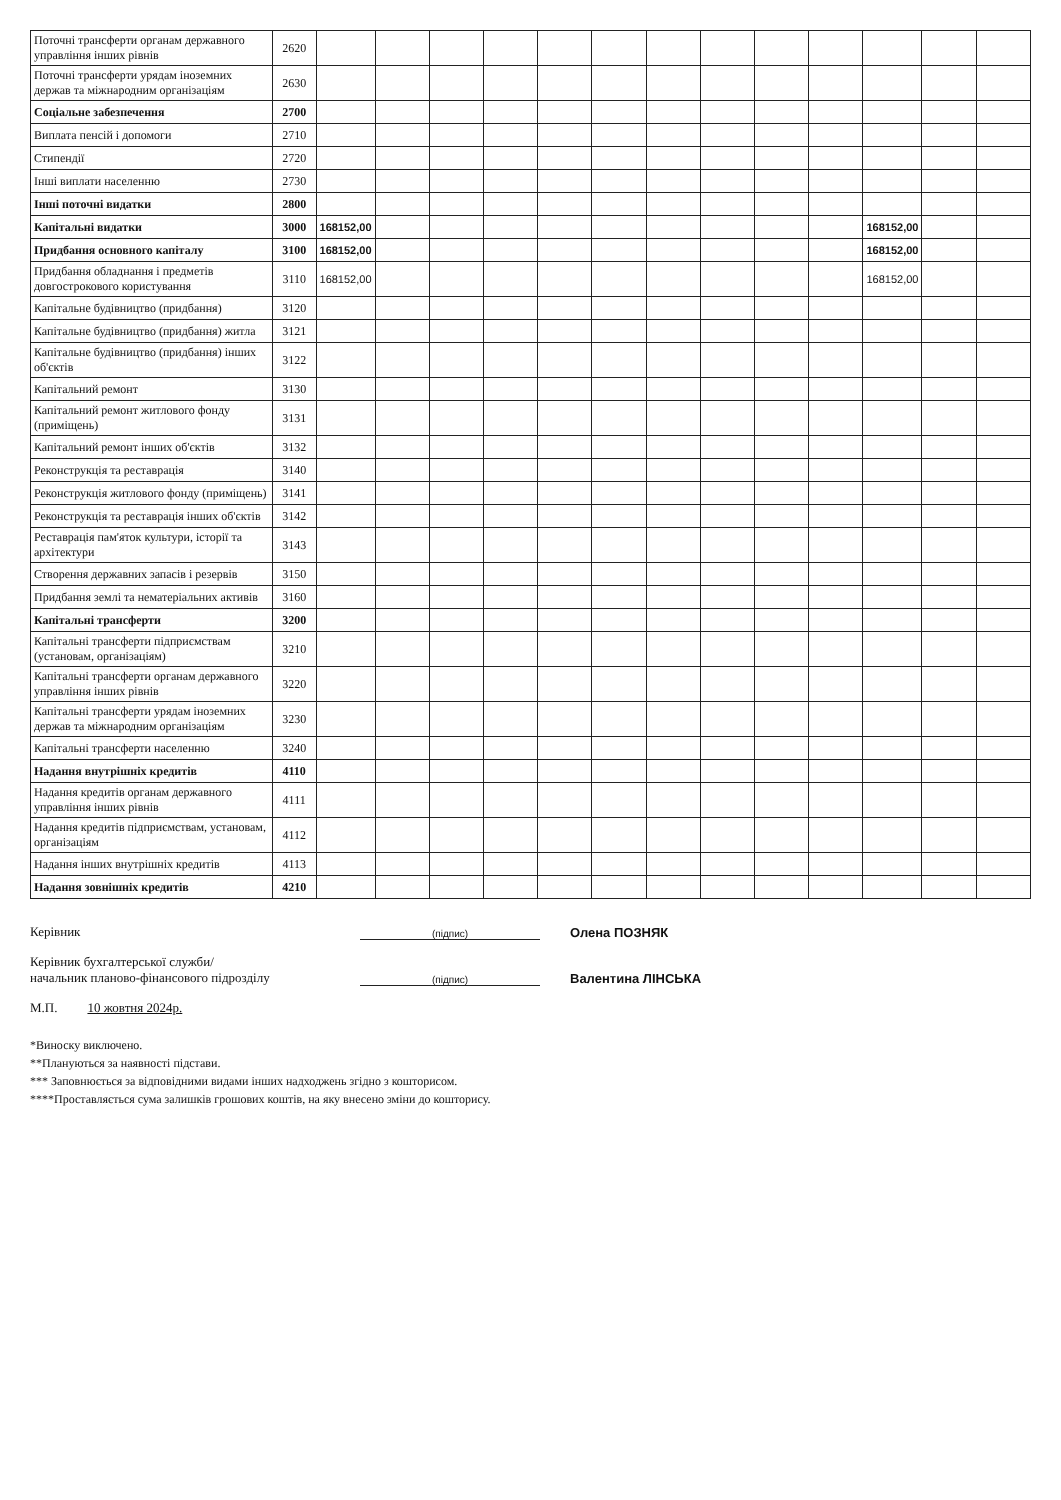| Поточні трансферти органам державного управління інших рівнів | 2620 | | | | | | | | | | | | | |
| Поточні трансферти урядам іноземних держав та міжнародним організаціям | 2630 | | | | | | | | | | | | | |
| Соціальне забезпечення | 2700 | | | | | | | | | | | | | |
| Виплата пенсій і допомоги | 2710 | | | | | | | | | | | | | |
| Стипендії | 2720 | | | | | | | | | | | | | |
| Інші виплати населенню | 2730 | | | | | | | | | | | | | |
| Інші поточні видатки | 2800 | | | | | | | | | | | | | |
| Капітальні видатки | 3000 | 168152,00 | | | | | | | | | | 168152,00 | | |
| Придбання основного капіталу | 3100 | 168152,00 | | | | | | | | | | 168152,00 | | |
| Придбання обладнання і предметів довгострокового користування | 3110 | 168152,00 | | | | | | | | | | 168152,00 | | |
| Капітальне будівництво (придбання) | 3120 | | | | | | | | | | | | | |
| Капітальне будівництво (придбання) житла | 3121 | | | | | | | | | | | | | |
| Капітальне будівництво (придбання) інших об'єктів | 3122 | | | | | | | | | | | | | |
| Капітальний ремонт | 3130 | | | | | | | | | | | | | |
| Капітальний ремонт житлового фонду (приміщень) | 3131 | | | | | | | | | | | | | |
| Капітальний ремонт інших об'єктів | 3132 | | | | | | | | | | | | | |
| Реконструкція та реставрація | 3140 | | | | | | | | | | | | | |
| Реконструкція житлового фонду (приміщень) | 3141 | | | | | | | | | | | | | |
| Реконструкція та реставрація інших об'єктів | 3142 | | | | | | | | | | | | | |
| Реставрація пам'яток культури, історії та архітектури | 3143 | | | | | | | | | | | | | |
| Створення державних запасів і резервів | 3150 | | | | | | | | | | | | | |
| Придбання землі та нематеріальних активів | 3160 | | | | | | | | | | | | | |
| Капітальні трансферти | 3200 | | | | | | | | | | | | | |
| Капітальні трансферти підприємствам (установам, організаціям) | 3210 | | | | | | | | | | | | | |
| Капітальні трансферти органам державного управління інших рівнів | 3220 | | | | | | | | | | | | | |
| Капітальні трансферти урядам іноземних держав та міжнародним організаціям | 3230 | | | | | | | | | | | | | |
| Капітальні трансферти населенню | 3240 | | | | | | | | | | | | | |
| Надання внутрішніх кредитів | 4110 | | | | | | | | | | | | | |
| Надання кредитів органам державного управління інших рівнів | 4111 | | | | | | | | | | | | | |
| Надання кредитів підприємствам, установам, організаціям | 4112 | | | | | | | | | | | | | |
| Надання інших внутрішніх кредитів | 4113 | | | | | | | | | | | | | |
| Надання зовнішніх кредитів | 4210 | | | | | | | | | | | | | |
Керівник (підпис) Олена ПОЗНЯК
Керівник бухгалтерської служби/
начальник планово-фінансового підрозділу (підпис) Валентина ЛІНСЬКА
М.П. 10 жовтня 2024р.
*Виноску виключено.
**Плануються за наявності підстави.
*** Заповнюється за відповідними видами інших надходжень згідно з кошторисом.
****Проставляється сума залишків грошових коштів, на яку внесено зміни до кошторису.